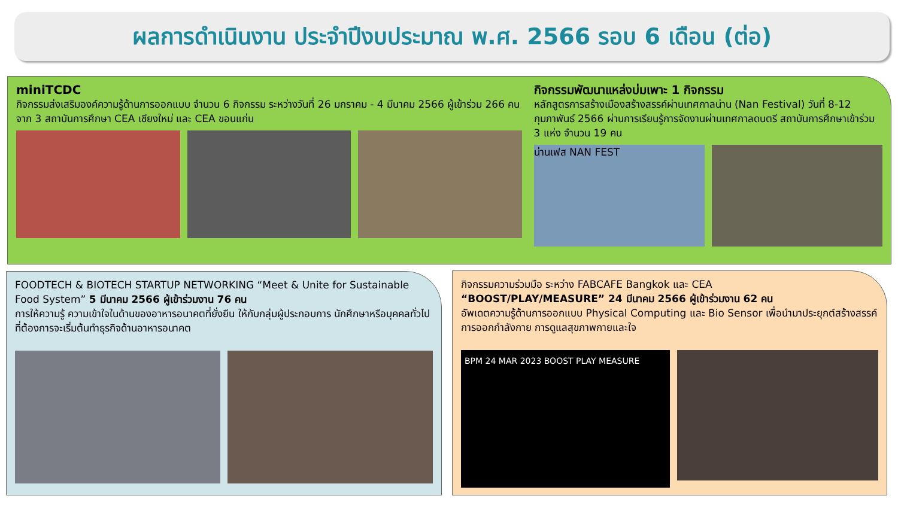ผลการดำเนินงาน ประจำปีงบประมาณ พ.ศ. 2566 รอบ 6 เดือน (ต่อ)
miniTCDC
กิจกรรมส่งเสริมองค์ความรู้ด้านการออกแบบ จำนวน 6 กิจกรรม ระหว่างวันที่ 26 มกราคม - 4 มีนาคม 2566 ผู้เข้าร่วม 266 คน จาก 3 สถาบันการศึกษา CEA เชียงใหม่ และ CEA ขอนแก่น
กิจกรรมพัฒนาแหล่งบ่มเพาะ 1 กิจกรรม
หลักสูตรการสร้างเมืองสร้างสรรค์ผ่านเทศกาลน่าน (Nan Festival) วันที่ 8-12 กุมภาพันธ์ 2566 ผ่านการเรียนรู้การจัดงานผ่านเทศกาลดนตรี สถาบันการศึกษาเข้าร่วม 3 แห่ง จำนวน 19 คน
น่านเฟส NAN FEST
FOODTECH & BIOTECH STARTUP NETWORKING “Meet & Unite for Sustainable Food System” 5 มีนาคม 2566 ผู้เข้าร่วมงาน 76 คน
การให้ความรู้ ความเข้าใจในด้านของอาหารอนาคตที่ยั่งยืน ให้กับกลุ่มผู้ประกอบการ นักศึกษาหรือบุคคลทั่วไป ที่ต้องการจะเริ่มต้นทำธุรกิจด้านอาหารอนาคต
กิจกรรมความร่วมมือ ระหว่าง FABCAFE Bangkok และ CEA
“BOOST/PLAY/MEASURE” 24 มีนาคม 2566 ผู้เข้าร่วมงาน 62 คน
อัพเดตความรู้ด้านการออกแบบ Physical Computing และ Bio Sensor เพื่อนำมาประยุกต์สร้างสรรค์การออกกำลังกาย การดูแลสุขภาพกายและใจ
BPM 24 MAR 2023 BOOST PLAY MEASURE